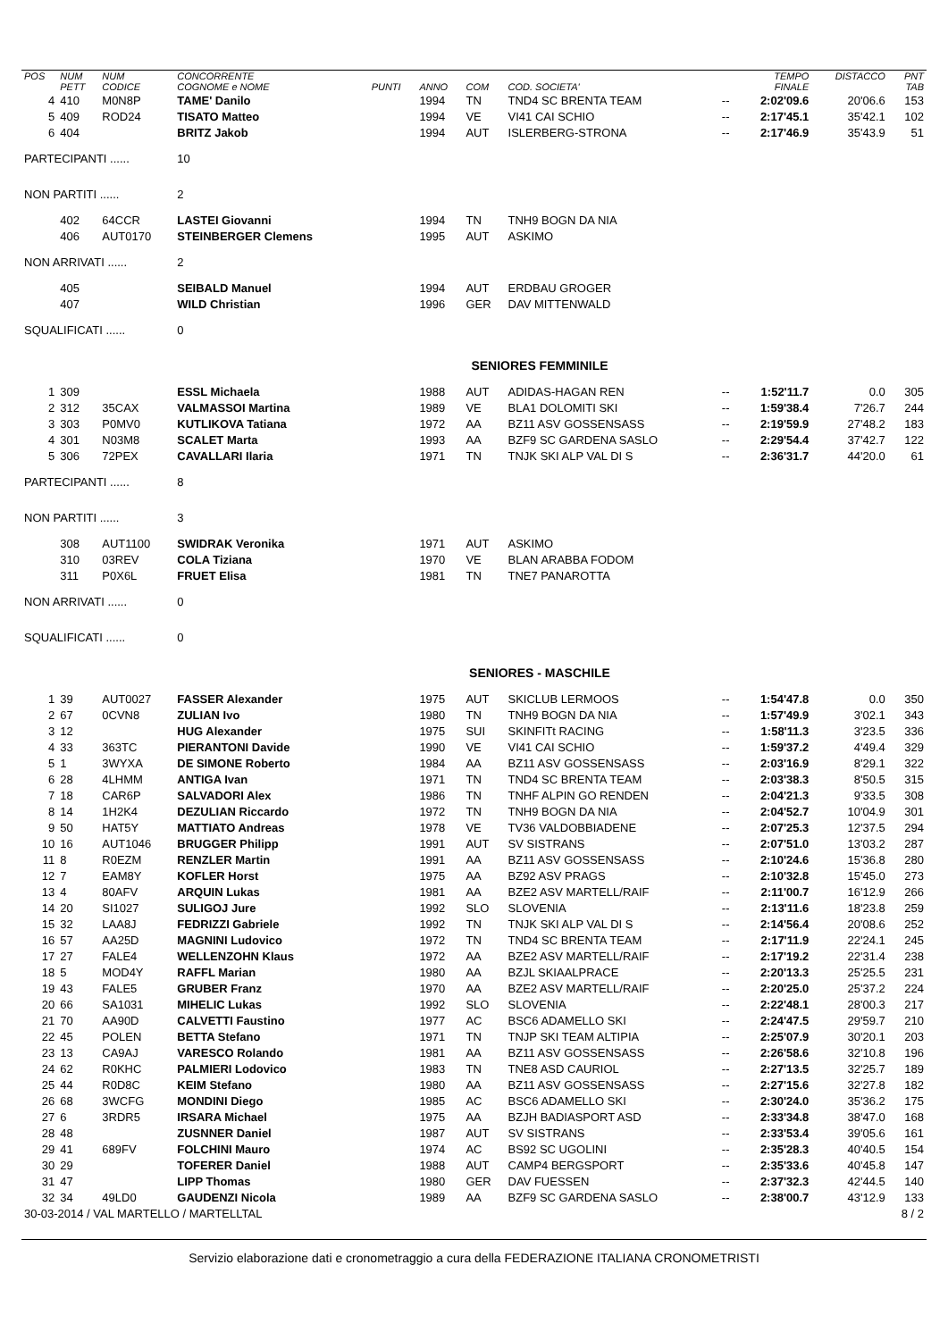| POS | NUM PETT | NUM CODICE | CONCORRENTE COGNOME e NOME | PUNTI | ANNO | COM | COD. SOCIETA' | | TEMPO FINALE | DISTACCO | PNT TAB |
| --- | --- | --- | --- | --- | --- | --- | --- | --- | --- | --- | --- |
| 4 | 410 | M0N8P | TAME' Danilo | | 1994 | TN | TND4 SC BRENTA TEAM | -- | 2:02'09.6 | 20'06.6 | 153 |
| 5 | 409 | ROD24 | TISATO Matteo | | 1994 | VE | VI41 CAI SCHIO | -- | 2:17'45.1 | 35'42.1 | 102 |
| 6 | 404 | | BRITZ Jakob | | 1994 | AUT | ISLERBERG-STRONA | -- | 2:17'46.9 | 35'43.9 | 51 |
| PARTECIPANTI ...... | | | 10 | | | | | | | | |
| NON PARTITI ...... | | | 2 | | | | | | | | |
| | 402 | 64CCR | LASTEI Giovanni | | 1994 | TN | TNH9 BOGN DA NIA | | | | |
| | 406 | AUT0170 | STEINBERGER Clemens | | 1995 | AUT | ASKIMO | | | | |
| NON ARRIVATI ...... | | | 2 | | | | | | | | |
| | 405 | | SEIBALD Manuel | | 1994 | AUT | ERDBAU GROGER | | | | |
| | 407 | | WILD Christian | | 1996 | GER | DAV MITTENWALD | | | | |
| SQUALIFICATI ...... | | | 0 | | | | | | | | |
| SENIORES FEMMINILE | | | | | | | | | | | |
| 1 | 309 | | ESSL Michaela | | 1988 | AUT | ADIDAS-HAGAN REN | -- | 1:52'11.7 | 0.0 | 305 |
| 2 | 312 | 35CAX | VALMASSOI Martina | | 1989 | VE | BLA1 DOLOMITI SKI | -- | 1:59'38.4 | 7'26.7 | 244 |
| 3 | 303 | P0MV0 | KUTLIKOVA Tatiana | | 1972 | AA | BZ11 ASV GOSSENSASS | -- | 2:19'59.9 | 27'48.2 | 183 |
| 4 | 301 | N03M8 | SCALET Marta | | 1993 | AA | BZF9 SC GARDENA SASLO | -- | 2:29'54.4 | 37'42.7 | 122 |
| 5 | 306 | 72PEX | CAVALLARI Ilaria | | 1971 | TN | TNJK SKI ALP VAL DI S | -- | 2:36'31.7 | 44'20.0 | 61 |
| PARTECIPANTI ...... | | | 8 | | | | | | | | |
| NON PARTITI ...... | | | 3 | | | | | | | | |
| | 308 | AUT1100 | SWIDRAK Veronika | | 1971 | AUT | ASKIMO | | | | |
| | 310 | 03REV | COLA Tiziana | | 1970 | VE | BLAN ARABBA FODOM | | | | |
| | 311 | P0X6L | FRUET Elisa | | 1981 | TN | TNE7 PANAROTTA | | | | |
| NON ARRIVATI ...... | | | 0 | | | | | | | | |
| SQUALIFICATI ...... | | | 0 | | | | | | | | |
| SENIORES - MASCHILE | | | | | | | | | | | |
| 1 | 39 | AUT0027 | FASSER Alexander | | 1975 | AUT | SKICLUB LERMOOS | -- | 1:54'47.8 | 0.0 | 350 |
| 2 | 67 | 0CVN8 | ZULIAN Ivo | | 1980 | TN | TNH9 BOGN DA NIA | -- | 1:57'49.9 | 3'02.1 | 343 |
| 3 | 12 | | HUG Alexander | | 1975 | SUI | SKINFITt RACING | -- | 1:58'11.3 | 3'23.5 | 336 |
| 4 | 33 | 363TC | PIERANTONI Davide | | 1990 | VE | VI41 CAI SCHIO | -- | 1:59'37.2 | 4'49.4 | 329 |
| 5 | 1 | 3WYXA | DE SIMONE Roberto | | 1984 | AA | BZ11 ASV GOSSENSASS | -- | 2:03'16.9 | 8'29.1 | 322 |
| 6 | 28 | 4LHMM | ANTIGA Ivan | | 1971 | TN | TND4 SC BRENTA TEAM | -- | 2:03'38.3 | 8'50.5 | 315 |
| 7 | 18 | CAR6P | SALVADORI Alex | | 1986 | TN | TNHF ALPIN GO RENDEN | -- | 2:04'21.3 | 9'33.5 | 308 |
| 8 | 14 | 1H2K4 | DEZULIAN Riccardo | | 1972 | TN | TNH9 BOGN DA NIA | -- | 2:04'52.7 | 10'04.9 | 301 |
| 9 | 50 | HAT5Y | MATTIATO Andreas | | 1978 | VE | TV36 VALDOBBIADENE | -- | 2:07'25.3 | 12'37.5 | 294 |
| 10 | 16 | AUT1046 | BRUGGER Philipp | | 1991 | AUT | SV SISTRANS | -- | 2:07'51.0 | 13'03.2 | 287 |
| 11 | 8 | R0EZM | RENZLER Martin | | 1991 | AA | BZ11 ASV GOSSENSASS | -- | 2:10'24.6 | 15'36.8 | 280 |
| 12 | 7 | EAM8Y | KOFLER Horst | | 1975 | AA | BZ92 ASV PRAGS | -- | 2:10'32.8 | 15'45.0 | 273 |
| 13 | 4 | 80AFV | ARQUIN Lukas | | 1981 | AA | BZE2 ASV MARTELL/RAIF | -- | 2:11'00.7 | 16'12.9 | 266 |
| 14 | 20 | SI1027 | SULIGOJ Jure | | 1992 | SLO | SLOVENIA | -- | 2:13'11.6 | 18'23.8 | 259 |
| 15 | 32 | LAA8J | FEDRIZZI Gabriele | | 1992 | TN | TNJK SKI ALP VAL DI S | -- | 2:14'56.4 | 20'08.6 | 252 |
| 16 | 57 | AA25D | MAGNINI Ludovico | | 1972 | TN | TND4 SC BRENTA TEAM | -- | 2:17'11.9 | 22'24.1 | 245 |
| 17 | 27 | FALE4 | WELLENZOHN Klaus | | 1972 | AA | BZE2 ASV MARTELL/RAIF | -- | 2:17'19.2 | 22'31.4 | 238 |
| 18 | 5 | MOD4Y | RAFFL Marian | | 1980 | AA | BZJL SKIAALPRACE | -- | 2:20'13.3 | 25'25.5 | 231 |
| 19 | 43 | FALE5 | GRUBER Franz | | 1970 | AA | BZE2 ASV MARTELL/RAIF | -- | 2:20'25.0 | 25'37.2 | 224 |
| 20 | 66 | SA1031 | MIHELIC Lukas | | 1992 | SLO | SLOVENIA | -- | 2:22'48.1 | 28'00.3 | 217 |
| 21 | 70 | AA90D | CALVETTI Faustino | | 1977 | AC | BSC6 ADAMELLO SKI | -- | 2:24'47.5 | 29'59.7 | 210 |
| 22 | 45 | POLEN | BETTA Stefano | | 1971 | TN | TNJP SKI TEAM ALTIPIA | -- | 2:25'07.9 | 30'20.1 | 203 |
| 23 | 13 | CA9AJ | VARESCO Rolando | | 1981 | AA | BZ11 ASV GOSSENSASS | -- | 2:26'58.6 | 32'10.8 | 196 |
| 24 | 62 | R0KHC | PALMIERI Lodovico | | 1983 | TN | TNE8 ASD CAURIOL | -- | 2:27'13.5 | 32'25.7 | 189 |
| 25 | 44 | R0D8C | KEIM Stefano | | 1980 | AA | BZ11 ASV GOSSENSASS | -- | 2:27'15.6 | 32'27.8 | 182 |
| 26 | 68 | 3WCFG | MONDINI Diego | | 1985 | AC | BSC6 ADAMELLO SKI | -- | 2:30'24.0 | 35'36.2 | 175 |
| 27 | 6 | 3RDR5 | IRSARA Michael | | 1975 | AA | BZJH BADIASPORT ASD | -- | 2:33'34.8 | 38'47.0 | 168 |
| 28 | 48 | | ZUSNNER Daniel | | 1987 | AUT | SV SISTRANS | -- | 2:33'53.4 | 39'05.6 | 161 |
| 29 | 41 | 689FV | FOLCHINI Mauro | | 1974 | AC | BS92 SC UGOLINI | -- | 2:35'28.3 | 40'40.5 | 154 |
| 30 | 29 | | TOFERER Daniel | | 1988 | AUT | CAMP4 BERGSPORT | -- | 2:35'33.6 | 40'45.8 | 147 |
| 31 | 47 | | LIPP Thomas | | 1980 | GER | DAV FUESSEN | -- | 2:37'32.3 | 42'44.5 | 140 |
| 32 | 34 | 49LD0 | GAUDENZI Nicola | | 1989 | AA | BZF9 SC GARDENA SASLO | -- | 2:38'00.7 | 43'12.9 | 133 |
| 30-03-2014 / VAL MARTELLO / MARTELLTAL | | | | | | | | | | | 8 / 2 |
Servizio elaborazione dati e cronometraggio a cura della FEDERAZIONE ITALIANA CRONOMETRISTI